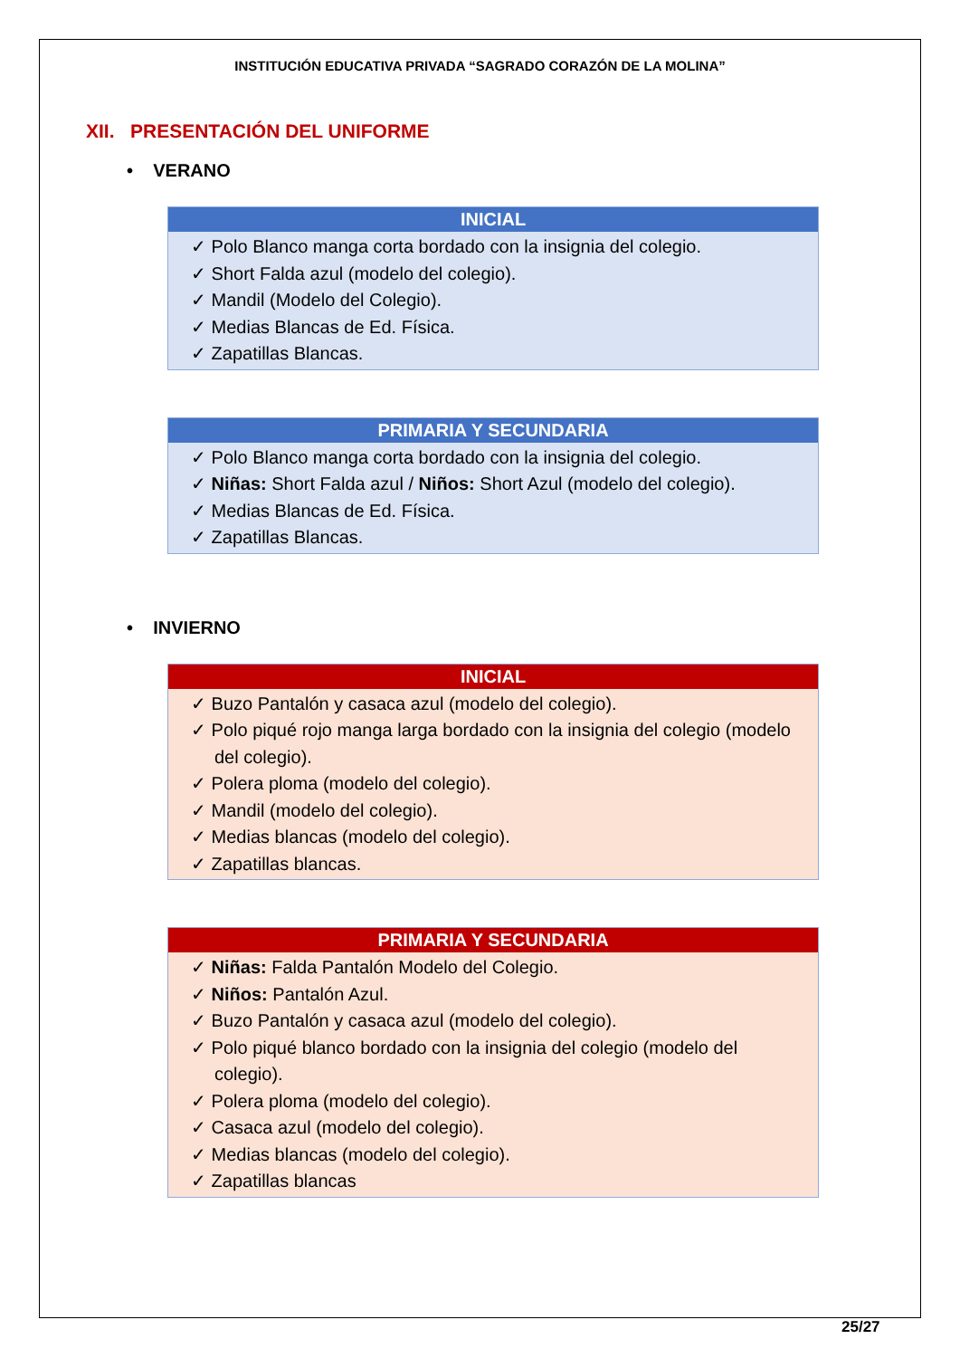INSTITUCIÓN EDUCATIVA PRIVADA “SAGRADO CORAZÓN DE LA MOLINA”
XII. PRESENTACIÓN DEL UNIFORME
• VERANO
| INICIAL |
| --- |
| ✓ Polo Blanco manga corta bordado con la insignia del colegio. ✓ Short Falda azul (modelo del colegio). ✓ Mandil (Modelo del Colegio). ✓ Medias Blancas de Ed. Física. ✓ Zapatillas Blancas. |
| PRIMARIA Y SECUNDARIA |
| --- |
| ✓ Polo Blanco manga corta bordado con la insignia del colegio. ✓ Niñas: Short Falda azul / Niños: Short Azul (modelo del colegio). ✓ Medias Blancas de Ed. Física. ✓ Zapatillas Blancas. |
• INVIERNO
| INICIAL |
| --- |
| ✓ Buzo Pantalón y casaca azul (modelo del colegio). ✓ Polo piqué rojo manga larga bordado con la insignia del colegio (modelo del colegio). ✓ Polera ploma (modelo del colegio). ✓ Mandil (modelo del colegio). ✓ Medias blancas (modelo del colegio). ✓ Zapatillas blancas. |
| PRIMARIA Y SECUNDARIA |
| --- |
| ✓ Niñas: Falda Pantalón Modelo del Colegio. ✓ Niños: Pantalón Azul. ✓ Buzo Pantalón y casaca azul (modelo del colegio). ✓ Polo piqué blanco bordado con la insignia del colegio (modelo del colegio). ✓ Polera ploma (modelo del colegio). ✓ Casaca azul (modelo del colegio). ✓ Medias blancas (modelo del colegio). ✓ Zapatillas blancas |
25/27